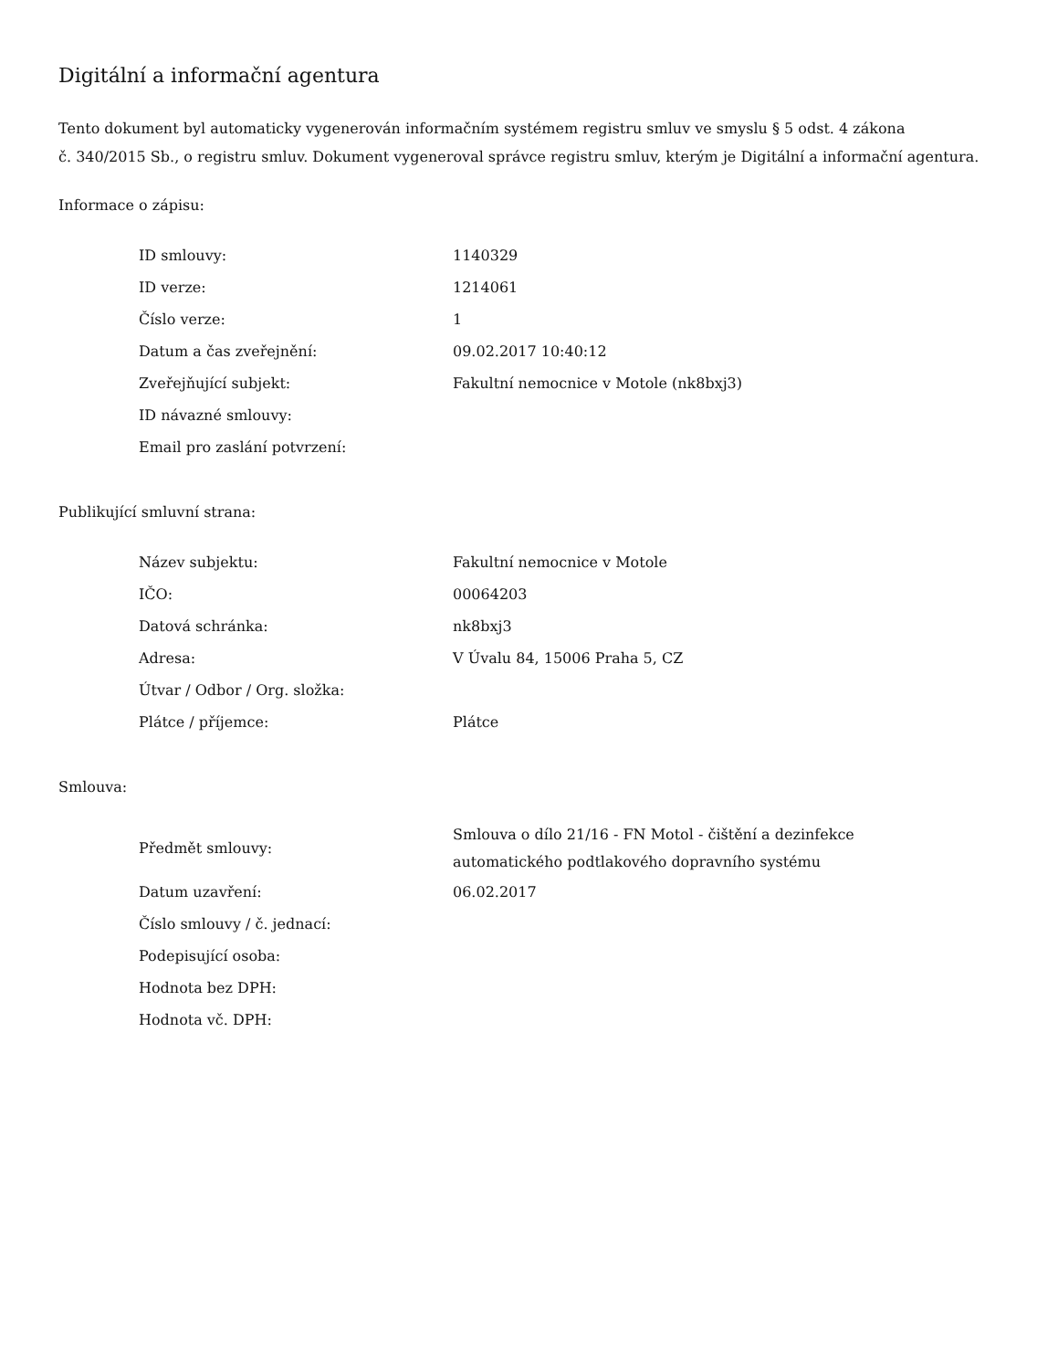Digitální a informační agentura
Tento dokument byl automaticky vygenerován informačním systémem registru smluv ve smyslu § 5 odst. 4 zákona
č. 340/2015 Sb., o registru smluv. Dokument vygeneroval správce registru smluv, kterým je Digitální a informační agentura.
Informace o zápisu:
| ID smlouvy: | 1140329 |
| ID verze: | 1214061 |
| Číslo verze: | 1 |
| Datum a čas zveřejnění: | 09.02.2017 10:40:12 |
| Zveřejňující subjekt: | Fakultní nemocnice v Motole (nk8bxj3) |
| ID návazné smlouvy: | |
| Email pro zaslání potvrzení: | |
Publikující smluvní strana:
| Název subjektu: | Fakultní nemocnice v Motole |
| IČO: | 00064203 |
| Datová schránka: | nk8bxj3 |
| Adresa: | V Úvalu 84, 15006 Praha 5, CZ |
| Útvar / Odbor / Org. složka: | |
| Plátce / příjemce: | Plátce |
Smlouva:
| Předmět smlouvy: | Smlouva o dílo 21/16 - FN Motol - čištění a dezinfekce automatického podtlakového dopravního systému |
| Datum uzavření: | 06.02.2017 |
| Číslo smlouvy / č. jednací: | |
| Podepisující osoba: | |
| Hodnota bez DPH: | |
| Hodnota vč. DPH: | |